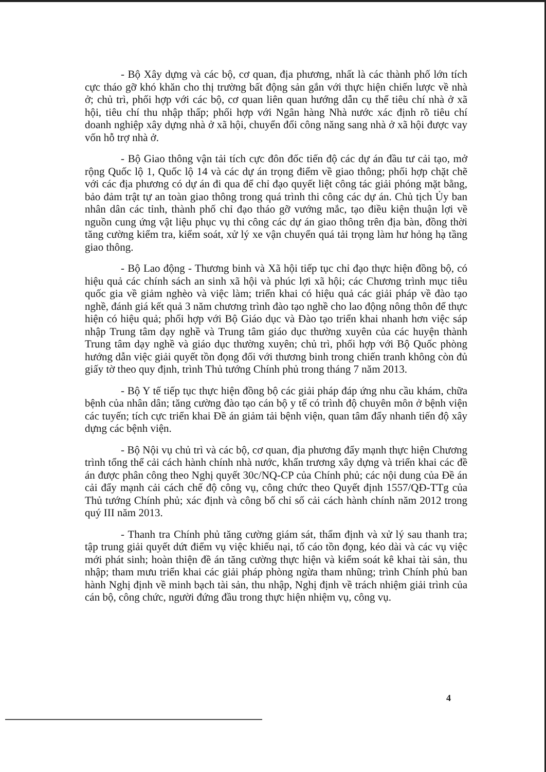- Bộ Xây dựng và các bộ, cơ quan, địa phương, nhất là các thành phố lớn tích cực tháo gỡ khó khăn cho thị trường bất động sản gắn với thực hiện chiến lược về nhà ở; chủ trì, phối hợp với các bộ, cơ quan liên quan hướng dẫn cụ thể tiêu chí nhà ở xã hội, tiêu chí thu nhập thấp; phối hợp với Ngân hàng Nhà nước xác định rõ tiêu chí doanh nghiệp xây dựng nhà ở xã hội, chuyển đổi công năng sang nhà ở xã hội được vay vốn hỗ trợ nhà ở.
- Bộ Giao thông vận tải tích cực đôn đốc tiến độ các dự án đầu tư cải tạo, mở rộng Quốc lộ 1, Quốc lộ 14 và các dự án trọng điểm về giao thông; phối hợp chặt chẽ với các địa phương có dự án đi qua để chỉ đạo quyết liệt công tác giải phóng mặt bằng, bảo đảm trật tự an toàn giao thông trong quá trình thi công các dự án. Chủ tịch Ủy ban nhân dân các tỉnh, thành phố chỉ đạo tháo gỡ vướng mắc, tạo điều kiện thuận lợi về nguồn cung ứng vật liệu phục vụ thi công các dự án giao thông trên địa bàn, đồng thời tăng cường kiểm tra, kiểm soát, xử lý xe vận chuyển quá tải trọng làm hư hỏng hạ tầng giao thông.
- Bộ Lao động - Thương binh và Xã hội tiếp tục chỉ đạo thực hiện đồng bộ, có hiệu quả các chính sách an sinh xã hội và phúc lợi xã hội; các Chương trình mục tiêu quốc gia về giảm nghèo và việc làm; triển khai có hiệu quả các giải pháp về đào tạo nghề, đánh giá kết quả 3 năm chương trình đào tạo nghề cho lao động nông thôn để thực hiện có hiệu quả; phối hợp với Bộ Giáo dục và Đào tạo triển khai nhanh hơn việc sáp nhập Trung tâm dạy nghề và Trung tâm giáo dục thường xuyên của các huyện thành Trung tâm dạy nghề và giáo dục thường xuyên; chủ trì, phối hợp với Bộ Quốc phòng hướng dẫn việc giải quyết tồn đọng đối với thương binh trong chiến tranh không còn đủ giấy tờ theo quy định, trình Thủ tướng Chính phủ trong tháng 7 năm 2013.
- Bộ Y tế tiếp tục thực hiện đồng bộ các giải pháp đáp ứng nhu cầu khám, chữa bệnh của nhân dân; tăng cường đào tạo cán bộ y tế có trình độ chuyên môn ở bệnh viện các tuyến; tích cực triển khai Đề án giảm tải bệnh viện, quan tâm đẩy nhanh tiến độ xây dựng các bệnh viện.
- Bộ Nội vụ chủ trì và các bộ, cơ quan, địa phương đẩy mạnh thực hiện Chương trình tổng thể cải cách hành chính nhà nước, khẩn trương xây dựng và triển khai các đề án được phân công theo Nghị quyết 30c/NQ-CP của Chính phủ; các nội dung của Đề án cải đẩy mạnh cải cách chế độ công vụ, công chức theo Quyết định 1557/QĐ-TTg của Thủ tướng Chính phủ; xác định và công bố chỉ số cải cách hành chính năm 2012 trong quý III năm 2013.
- Thanh tra Chính phủ tăng cường giám sát, thẩm định và xử lý sau thanh tra; tập trung giải quyết dứt điểm vụ việc khiếu nại, tố cáo tồn đọng, kéo dài và các vụ việc mới phát sinh; hoàn thiện đề án tăng cường thực hiện và kiểm soát kê khai tài sản, thu nhập; tham mưu triển khai các giải pháp phòng ngừa tham nhũng; trình Chính phủ ban hành Nghị định về minh bạch tài sản, thu nhập, Nghị định về trách nhiệm giải trình của cán bộ, công chức, người đứng đầu trong thực hiện nhiệm vụ, công vụ.
4